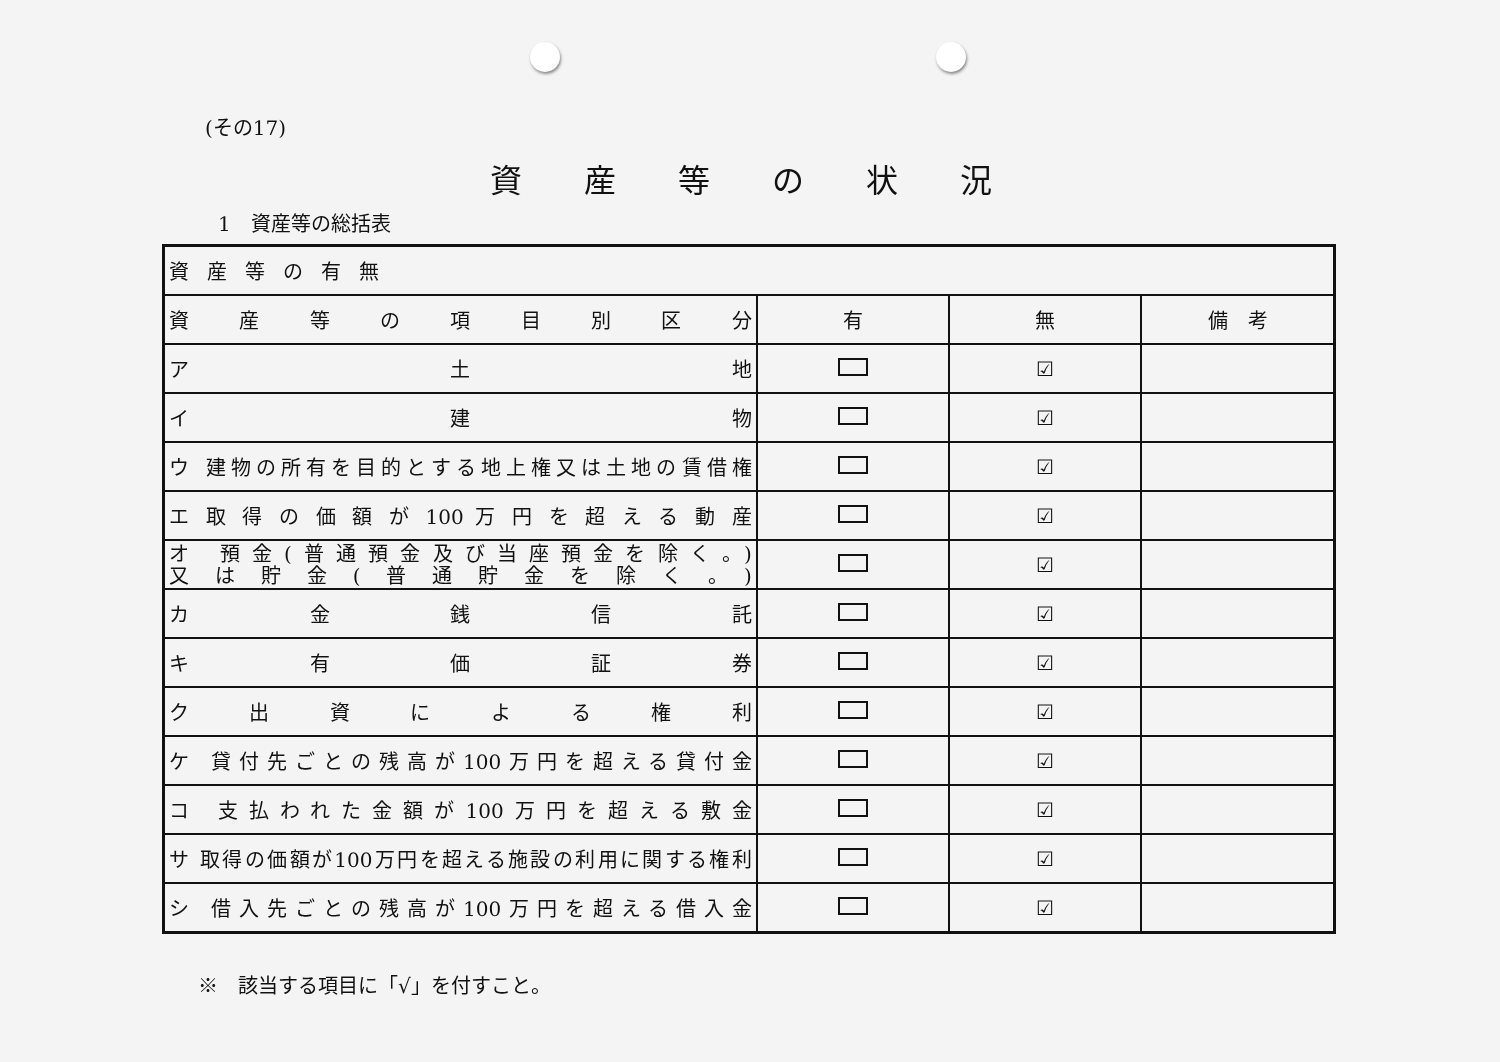(その17)
資産等の状況
1　資産等の総括表
| 資産等の有無 | | | |
| 資 産 等 の 項 目 別 区 分 | 有 | 無 | 備 考 |
| ア 土 地 | | ☑ | |
| イ 建 物 | | ☑ | |
| ウ 建物の所有を目的とする地上権又は土地の賃借権 | | ☑ | |
| エ 取 得 の 価 額 が 100 万 円 を 超 え る 動 産 | | ☑ | |
| オ 預金(普通預金及び当座預金を除く。) 又は貯金(普通貯金を除く。) | | ☑ | |
| カ 金 銭 信 託 | | ☑ | |
| キ 有 価 証 券 | | ☑ | |
| ク 出 資 に よ る 権 利 | | ☑ | |
| ケ 貸付先ごとの残高が100万円を超える貸付金 | | ☑ | |
| コ 支払われた金額が100万円を超える敷金 | | ☑ | |
| サ 取得の価額が100万円を超える施設の利用に関する権利 | | ☑ | |
| シ 借入先ごとの残高が100万円を超える借入金 | | ☑ | |
※　該当する項目に「√」を付すこと。